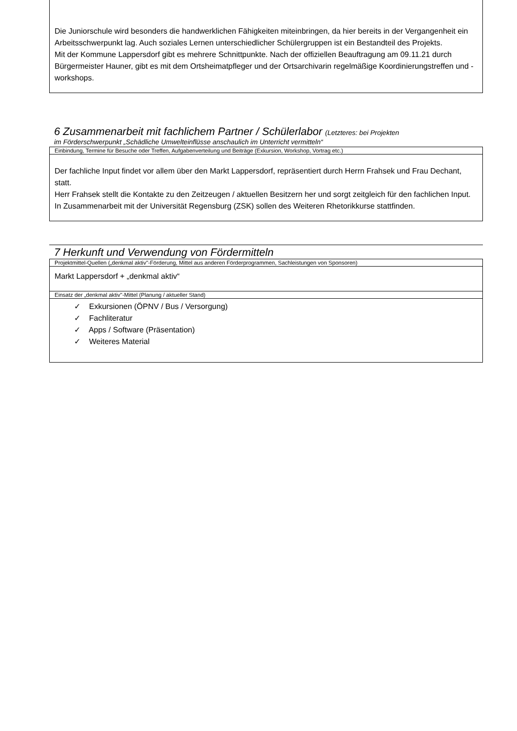Die Juniorschule wird besonders die handwerklichen Fähigkeiten miteinbringen, da hier bereits in der Vergangenheit ein Arbeitsschwerpunkt lag. Auch soziales Lernen unterschiedlicher Schülergruppen ist ein Bestandteil des Projekts.
Mit der Kommune Lappersdorf gibt es mehrere Schnittpunkte. Nach der offiziellen Beauftragung am 09.11.21 durch Bürgermeister Hauner, gibt es mit dem Ortsheimatpfleger und der Ortsarchivarin regelmäßige Koordinierungstreffen und -workshops.
6 Zusammenarbeit mit fachlichem Partner / Schülerlabor (Letzteres: bei Projekten
im Förderschwerpunkt „Schädliche Umwelteinflüsse anschaulich im Unterricht vermitteln“
Einbindung, Termine für Besuche oder Treffen, Aufgabenverteilung und Beiträge (Exkursion, Workshop, Vortrag etc.)
Der fachliche Input findet vor allem über den Markt Lappersdorf, repräsentiert durch Herrn Frahsek und Frau Dechant, statt.
Herr Frahsek stellt die Kontakte zu den Zeitzeugen / aktuellen Besitzern her und sorgt zeitgleich für den fachlichen Input.
In Zusammenarbeit mit der Universität Regensburg (ZSK) sollen des Weiteren Rhetorikkurse stattfinden.
7 Herkunft und Verwendung von Fördermitteln
Projektmittel-Quellen („denkmal aktiv"-Förderung, Mittel aus anderen Förderprogrammen, Sachleistungen von Sponsoren)
Markt Lappersdorf + „denkmal aktiv“
Einsatz der „denkmal aktiv"-Mittel (Planung / aktueller Stand)
✓ Exkursionen (ÖPNV / Bus / Versorgung)
✓ Fachliteratur
✓ Apps / Software (Präsentation)
✓ Weiteres Material